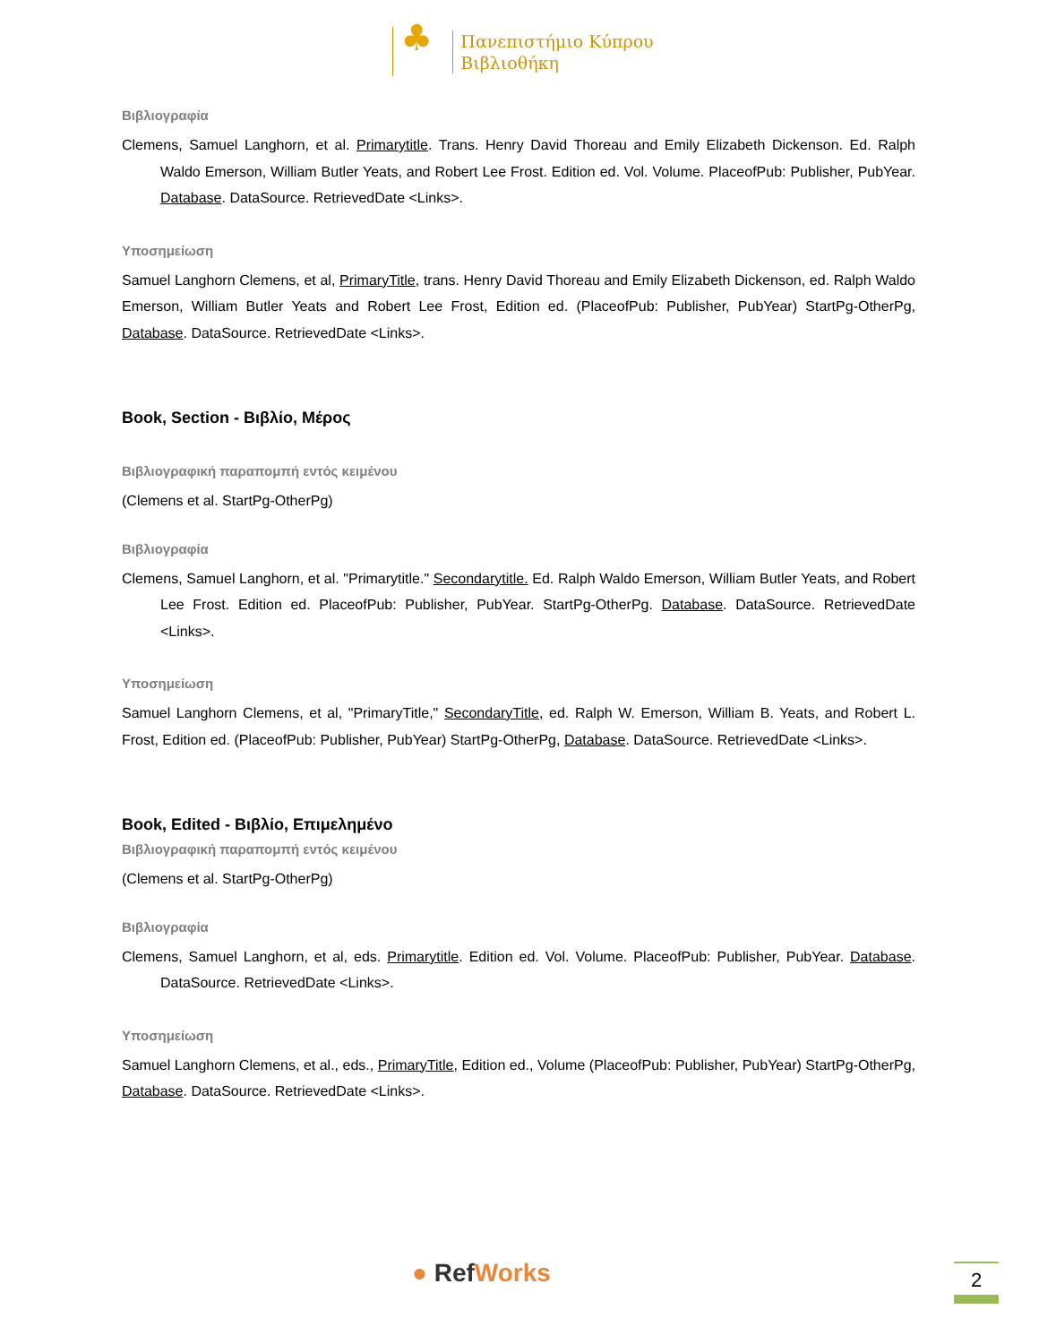♣ Πανεπιστήμιο Κύπρου
Βιβλιοθήκη
Βιβλιογραφία
Clemens, Samuel Langhorn, et al. Primarytitle. Trans. Henry David Thoreau and Emily Elizabeth Dickenson. Ed. Ralph Waldo Emerson, William Butler Yeats, and Robert Lee Frost. Edition ed. Vol. Volume. PlaceofPub: Publisher, PubYear. Database. DataSource. RetrievedDate <Links>.
Υποσημείωση
Samuel Langhorn Clemens, et al, PrimaryTitle, trans. Henry David Thoreau and Emily Elizabeth Dickenson, ed. Ralph Waldo Emerson, William Butler Yeats and Robert Lee Frost, Edition ed. (PlaceofPub: Publisher, PubYear) StartPg-OtherPg, Database. DataSource. RetrievedDate <Links>.
Book, Section - Βιβλίο, Μέρος
Βιβλιογραφική παραπομπή εντός κειμένου
(Clemens et al. StartPg-OtherPg)
Βιβλιογραφία
Clemens, Samuel Langhorn, et al. "Primarytitle." Secondarytitle. Ed. Ralph Waldo Emerson, William Butler Yeats, and Robert Lee Frost. Edition ed. PlaceofPub: Publisher, PubYear. StartPg-OtherPg. Database. DataSource. RetrievedDate <Links>.
Υποσημείωση
Samuel Langhorn Clemens, et al, "PrimaryTitle," SecondaryTitle, ed. Ralph W. Emerson, William B. Yeats, and Robert L. Frost, Edition ed. (PlaceofPub: Publisher, PubYear) StartPg-OtherPg, Database. DataSource. RetrievedDate <Links>.
Book, Edited - Βιβλίο, Επιμελημένο
Βιβλιογραφική παραπομπή εντός κειμένου
(Clemens et al. StartPg-OtherPg)
Βιβλιογραφία
Clemens, Samuel Langhorn, et al, eds. Primarytitle. Edition ed. Vol. Volume. PlaceofPub: Publisher, PubYear. Database. DataSource. RetrievedDate <Links>.
Υποσημείωση
Samuel Langhorn Clemens, et al., eds., PrimaryTitle, Edition ed., Volume (PlaceofPub: Publisher, PubYear) StartPg-OtherPg, Database. DataSource. RetrievedDate <Links>.
● RefWorks 2